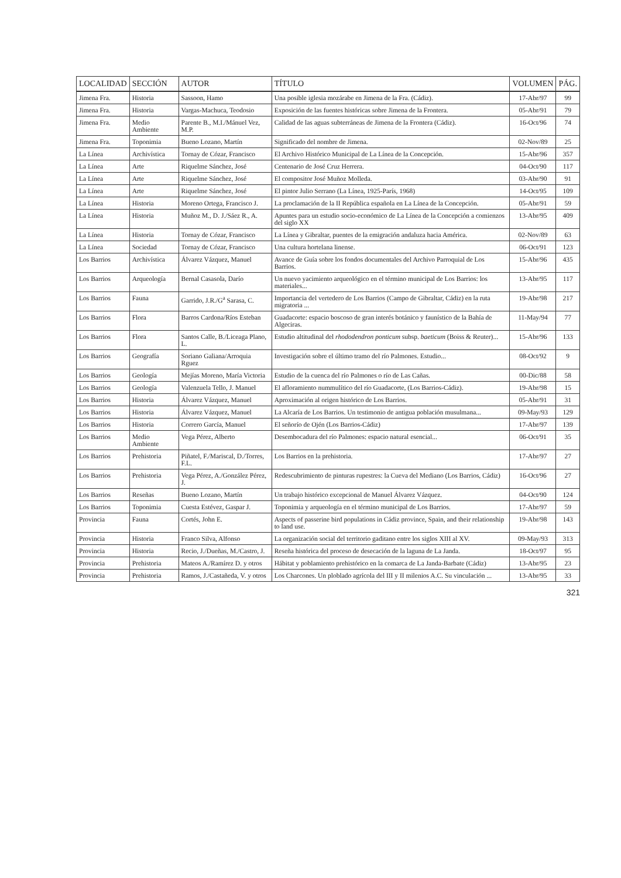| LOCALIDAD | SECCIÓN | AUTOR | TÍTULO | VOLUMEN | PÁG. |
| --- | --- | --- | --- | --- | --- |
| Jimena Fra. | Historia | Sassoon, Hamo | Una posible iglesia mozárabe en Jimena de la Fra. (Cádiz). | 17-Abr/97 | 99 |
| Jimena Fra. | Historia | Vargas-Machuca, Teodosio | Exposición de las fuentes históricas sobre Jimena de la Frontera. | 05-Abr/91 | 79 |
| Jimena Fra. | Medio Ambiente | Parente B., M.I./Mánuel Vez, M.P. | Calidad de las aguas subterráneas de Jimena de la Frontera (Cádiz). | 16-Oct/96 | 74 |
| Jimena Fra. | Toponimia | Bueno Lozano, Martín | Significado del nombre de Jimena. | 02-Nov/89 | 25 |
| La Línea | Archivística | Tornay de Cózar, Francisco | El Archivo Histórico Municipal de La Línea de la Concepción. | 15-Abr/96 | 357 |
| La Línea | Arte | Riquelme Sánchez, José | Centenario de José Cruz Herrera. | 04-Oct/90 | 117 |
| La Línea | Arte | Riquelme Sánchez, José | El compositor José Muñoz Molleda. | 03-Abr/90 | 91 |
| La Línea | Arte | Riquelme Sánchez, José | El pintor Julio Serrano (La Línea, 1925-París, 1968) | 14-Oct/95 | 109 |
| La Línea | Historia | Moreno Ortega, Francisco J. | La proclamación de la II República española en La Línea de la Concepción. | 05-Abr/91 | 59 |
| La Línea | Historia | Muñoz M., D. J./Sáez R., A. | Apuntes para un estudio socio-económico de La Línea de la Concepción a comienzos del siglo XX | 13-Abr/95 | 409 |
| La Línea | Historia | Tornay de Cózar, Francisco | La Línea y Gibraltar, puentes de la emigración andaluza hacia América. | 02-Nov/89 | 63 |
| La Línea | Sociedad | Tornay de Cózar, Francisco | Una cultura hortelana linense. | 06-Oct/91 | 123 |
| Los Barrios | Archivística | Álvarez Vázquez, Manuel | Avance de Guía sobre los fondos documentales del Archivo Parroquial de Los Barrios. | 15-Abr/96 | 435 |
| Los Barrios | Arqueología | Bernal Casasola, Darío | Un nuevo yacimiento arqueológico en el término municipal de Los Barrios: los materiales... | 13-Abr/95 | 117 |
| Los Barrios | Fauna | Garrido, J.R./G<sup>a</sup> Sarasa, C. | Importancia del vertedero de Los Barrios (Campo de Gibraltar, Cádiz) en la ruta migratoria ... | 19-Abr/98 | 217 |
| Los Barrios | Flora | Barros Cardona/Ríos Esteban | Guadacorte: espacio boscoso de gran interés botánico y faunístico de la Bahía de Algeciras. | 11-May/94 | 77 |
| Los Barrios | Flora | Santos Calle, B./Liceaga Plano, L. | Estudio altitudinal del rhododendron ponticum subsp. baeticum (Boiss & Reuter)... | 15-Abr/96 | 133 |
| Los Barrios | Geografía | Soriano Galiana/Arroquia Rguez | Investigación sobre el último tramo del río Palmones. Estudio... | 08-Oct/92 | 9 |
| Los Barrios | Geología | Mejías Moreno, María Victoria | Estudio de la cuenca del río Palmones o río de Las Cañas. | 00-Dic/88 | 58 |
| Los Barrios | Geología | Valenzuela Tello, J. Manuel | El afloramiento nummulítico del río Guadacorte, (Los Barrios-Cádiz). | 19-Abr/98 | 15 |
| Los Barrios | Historia | Álvarez Vázquez, Manuel | Aproximación al origen histórico de Los Barrios. | 05-Abr/91 | 31 |
| Los Barrios | Historia | Álvarez Vázquez, Manuel | La Alcaría de Los Barrios. Un testimonio de antigua población musulmana... | 09-May/93 | 129 |
| Los Barrios | Historia | Correro García, Manuel | El señorío de Ojén (Los Barrios-Cádiz) | 17-Abr/97 | 139 |
| Los Barrios | Medio Ambiente | Vega Pérez, Alberto | Desembocadura del río Palmones: espacio natural esencial... | 06-Oct/91 | 35 |
| Los Barrios | Prehistoria | Piñatel, F./Mariscal, D./Torres, F.L. | Los Barrios en la prehistoria. | 17-Abr/97 | 27 |
| Los Barrios | Prehistoria | Vega Pérez, A./González Pérez, J. | Redescubrimiento de pinturas rupestres: la Cueva del Mediano (Los Barrios, Cádiz) | 16-Oct/96 | 27 |
| Los Barrios | Reseñas | Bueno Lozano, Martín | Un trabajo histórico excepcional de Manuel Álvarez Vázquez. | 04-Oct/90 | 124 |
| Los Barrios | Toponimia | Cuesta Estévez, Gaspar J. | Toponimia y arqueología en el término municipal de Los Barrios. | 17-Abr/97 | 59 |
| Provincia | Fauna | Cortés, John E. | Aspects of passerine bird populations in Cádiz province, Spain, and their relationship to land use. | 19-Abr/98 | 143 |
| Provincia | Historia | Franco Silva, Alfonso | La organización social del territorio gaditano entre los siglos XIII al XV. | 09-May/93 | 313 |
| Provincia | Historia | Recio, J./Dueñas, M./Castro, J. | Reseña histórica del proceso de desecación de la laguna de La Janda. | 18-Oct/97 | 95 |
| Provincia | Prehistoria | Mateos A./Ramírez D. y otros | Hábitat y poblamiento prehistórico en la comarca de La Janda-Barbate (Cádiz) | 13-Abr/95 | 23 |
| Provincia | Prehistoria | Ramos, J./Castañeda, V. y otros | Los Charcones. Un ploblado agrícola del III y II milenios A.C. Su vinculación ... | 13-Abr/95 | 33 |
321